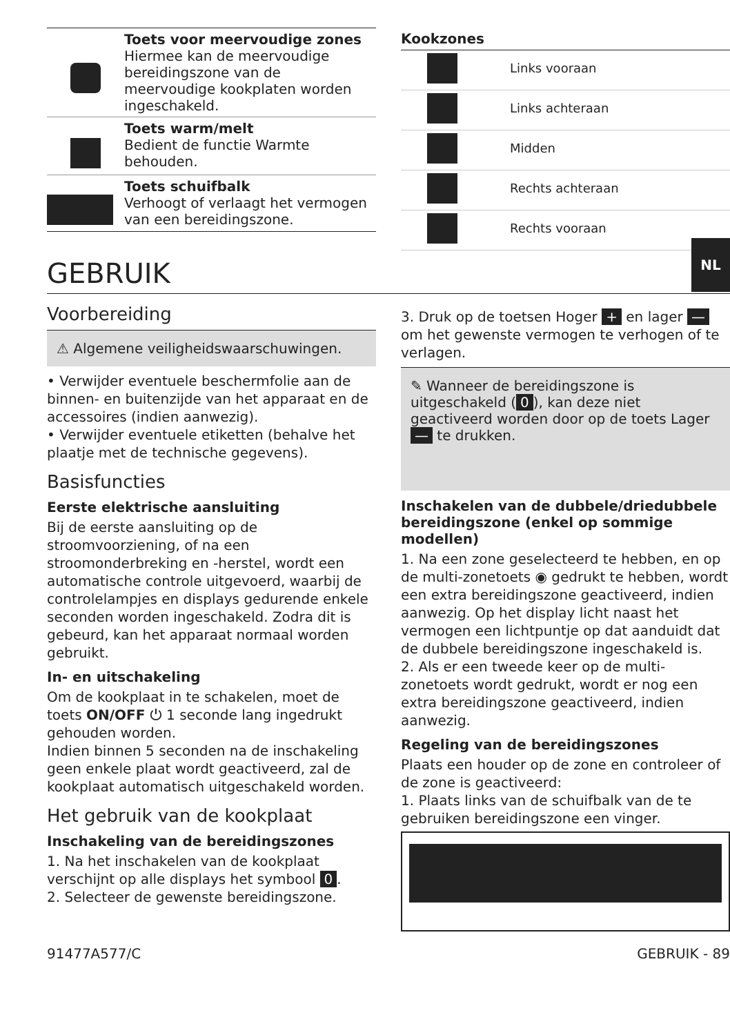| | Toets voor meervoudige zones Hiermee kan de meervoudige bereidingszone van de meervoudige kookplaten worden ingeschakeld. |
| | Toets warm/melt Bedient de functie Warmte behouden. |
| | Toets schuifbalk Verhoogt of verlaagt het vermogen van een bereidingszone. |
| Kookzones | |
| | Links vooraan |
| | Links achteraan |
| | Midden |
| | Rechts achteraan |
| | Rechts vooraan |
GEBRUIK
Voorbereiding
⚠ Algemene veiligheidswaarschuwingen.
• Verwijder eventuele beschermfolie aan de binnen- en buitenzijde van het apparaat en de accessoires (indien aanwezig).
• Verwijder eventuele etiketten (behalve het plaatje met de technische gegevens).
Basisfuncties
Eerste elektrische aansluiting
Bij de eerste aansluiting op de stroomvoorziening, of na een stroomonderbreking en -herstel, wordt een automatische controle uitgevoerd, waarbij de controlelampjes en displays gedurende enkele seconden worden ingeschakeld. Zodra dit is gebeurd, kan het apparaat normaal worden gebruikt.
In- en uitschakeling
Om de kookplaat in te schakelen, moet de toets ON/OFF ⏻ 1 seconde lang ingedrukt gehouden worden.
Indien binnen 5 seconden na de inschakeling geen enkele plaat wordt geactiveerd, zal de kookplaat automatisch uitgeschakeld worden.
Het gebruik van de kookplaat
Inschakeling van de bereidingszones
1. Na het inschakelen van de kookplaat verschijnt op alle displays het symbool 0.
2. Selecteer de gewenste bereidingszone.
3. Druk op de toetsen Hoger + en lager — om het gewenste vermogen te verhogen of te verlagen.
✎ Wanneer de bereidingszone is uitgeschakeld (0), kan deze niet geactiveerd worden door op de toets Lager — te drukken.
Inschakelen van de dubbele/driedubbele bereidingszone (enkel op sommige modellen)
1. Na een zone geselecteerd te hebben, en op de multi-zonetoets ◉ gedrukt te hebben, wordt een extra bereidingszone geactiveerd, indien aanwezig. Op het display licht naast het vermogen een lichtpuntje op dat aanduidt dat de dubbele bereidingszone ingeschakeld is.
2. Als er een tweede keer op de multi-zonetoets wordt gedrukt, wordt er nog een extra bereidingszone geactiveerd, indien aanwezig.
Regeling van de bereidingszones
Plaats een houder op de zone en controleer of de zone is geactiveerd:
1. Plaats links van de schuifbalk van de te gebruiken bereidingszone een vinger.
91477A577/C GEBRUIK - 89
NL